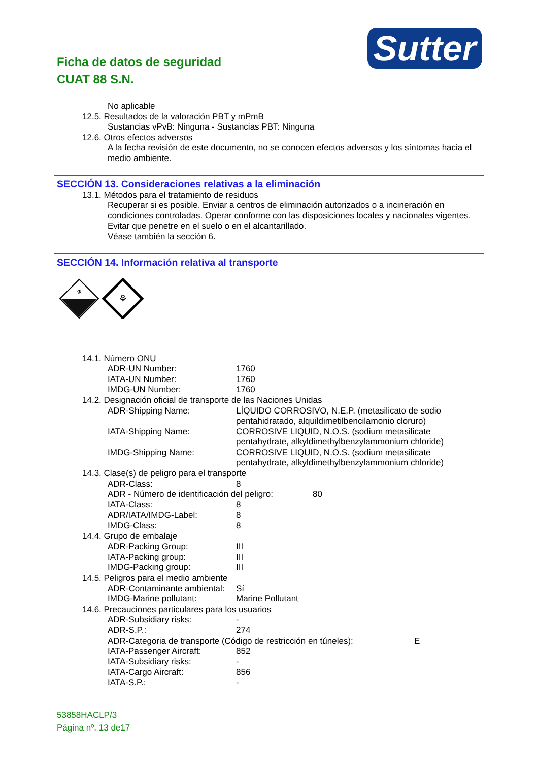Ficha de datos de seguridad
CUAT 88 S.N.
Sutter
No aplicable
12.5. Resultados de la valoración PBT y mPmB
Sustancias vPvB: Ninguna - Sustancias PBT: Ninguna
12.6. Otros efectos adversos
A la fecha revisión de este documento, no se conocen efectos adversos y los síntomas hacia el medio ambiente.
SECCIÓN 13. Consideraciones relativas a la eliminación
13.1. Métodos para el tratamiento de residuos
Recuperar si es posible. Enviar a centros de eliminación autorizados o a incineración en condiciones controladas. Operar conforme con las disposiciones locales y nacionales vigentes. Evitar que penetre en el suelo o en el alcantarillado.
Véase también la sección 6.
SECCIÓN 14. Información relativa al transporte
⚗
⚘
14.1. Número ONU
ADR-UN Number: 1760
IATA-UN Number: 1760
IMDG-UN Number: 1760
14.2. Designación oficial de transporte de las Naciones Unidas
ADR-Shipping Name: LÍQUIDO CORROSIVO, N.E.P. (metasilicato de sodio pentahidratado, alquildimetilbencilamonio cloruro)
IATA-Shipping Name: CORROSIVE LIQUID, N.O.S. (sodium metasilicate pentahydrate, alkyldimethylbenzylammonium chloride)
IMDG-Shipping Name: CORROSIVE LIQUID, N.O.S. (sodium metasilicate pentahydrate, alkyldimethylbenzylammonium chloride)
14.3. Clase(s) de peligro para el transporte
ADR-Class: 8
ADR - Número de identificación del peligro: 80
IATA-Class: 8
ADR/IATA/IMDG-Label: 8
IMDG-Class: 8
14.4. Grupo de embalaje
ADR-Packing Group: III
IATA-Packing group: III
IMDG-Packing group: III
14.5. Peligros para el medio ambiente
ADR-Contaminante ambiental: Sí
IMDG-Marine pollutant: Marine Pollutant
14.6. Precauciones particulares para los usuarios
ADR-Subsidiary risks: -
ADR-S.P.: 274
ADR-Categoria de transporte (Código de restricción en túneles): E
IATA-Passenger Aircraft: 852
IATA-Subsidiary risks: -
IATA-Cargo Aircraft: 856
IATA-S.P.: -
53858HACLP/3
Página nº. 13 de17